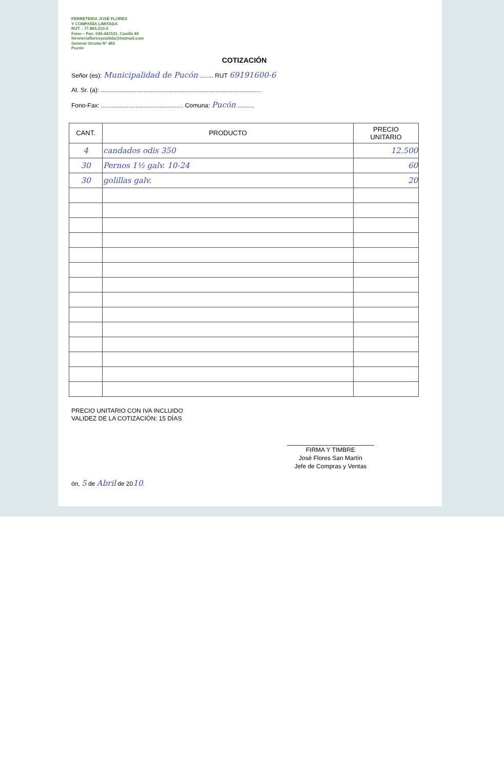FERRETERIA JOSÉ FLORES
Y COMPAÑÍA LIMITADA
RUT. : 77.865.210-2
Fono – Fax: 045-441531. Casilla 49
ferreteriafloresycialtda@hotmail.com
General Urrutia N° 483
Pucón
COTIZACIÓN
Señor (es): Municipalidad de Pucón ........ RUT 69191600-6
At. Sr. (a): ..............................................................................................
Fono-Fax: ................................................ Comuna: Pucón ..........
| CANT. | PRODUCTO | PRECIO UNITARIO |
| --- | --- | --- |
| 4 | candados odis 350 | 12.500 |
| 30 | Pernos 1½ galv. 10-24 | 60 |
| 30 | golillas galv. | 20 |
PRECIO UNITARIO CON IVA INCLUIDO
VALIDEZ DE LA COTIZACIÓN: 15 DÍAS
FIRMA Y TIMBRE
José Flores San Martín
Jefe de Compras y Ventas
ón, 5 de Abril de 2010.